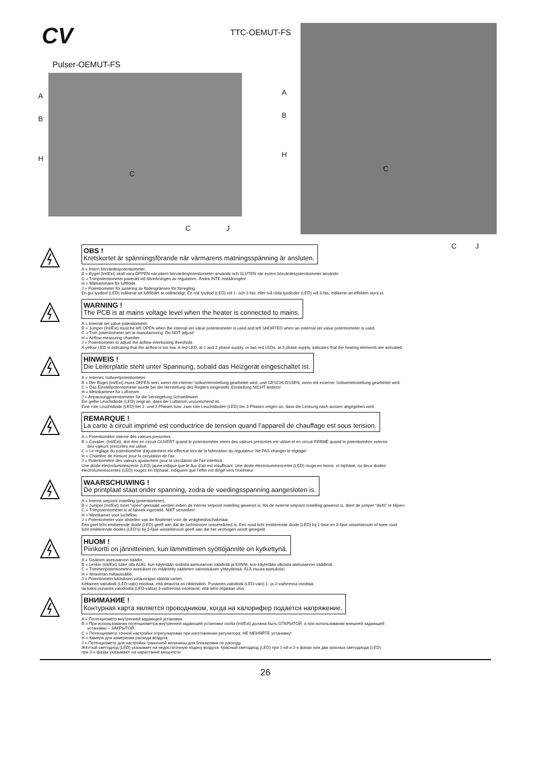CV
Pulser-OEMUT-FS
TTC-OEMUT-FS
A
B
H
C
C J
A
B
H
C
C J
OBS ! Kretskortet är spänningsförande när värmarens matningsspänning är ansluten.
A = Intern börvärdespotentiometer.
B = Bygel (Int/Ext) skall vara ÖPPEN när intern börvärdespotentiometer används och SLUTEN när extern börvärdespotentiometer används.
C = Trimpotentiometer justerad vid tillverkningen av regulatorn. Ändra INTE inställningen!
H = Mätkammare för luftflöde.
J = Potentiometer för justering av flödesgränsen för förregling.
En gul lysdiod (LED) indikerar att luftflödet är otillräckligt. En röd lysdiod (LED) vid 1- och 2-fas, eller två röda lysdioder (LED) vid 3-fas, indikerar att effekten styrs ut.
WARNING ! The PCB is at mains voltage level when the heater is connected to mains.
A = Internal set value potentiometer.
B = Jumper (Int/Ext) must be left OPEN when the internal set value potentiometer is used and left SHORTED when an external set value potentiometer is used.
C = Trim potentiometer set at manufactoring. Do NOT adjust!
H = Airflow measuring chamber.
J = Potentiometer to adjust the airflow interlocking threshold.
A yellow LED is indicating that the airflow is too low. A red LED, at 1 and 2 phase supply, or two red LEDs, at 3 phase supply, indicates that the heating elements are activated.
HINWEIS ! Die Leiterplatte steht unter Spannung, sobald das Heizgerät eingeschaltet ist.
A = Internes Sollwertpotentiometer.
B = Der Bügel (Int/Ext) muss OFFEN sein, wenn mit interner Sollwerteinstellung gearbeitet wird, und GESCHLOSSEN, wenn mit externer Sollwerteinstellung gearbeitet wird.
C = Das Einstellpotentiometer wurde bei der Herstellung des Reglers eingestellt. Einstellung NICHT ändern!
H = Messkammer für Luftstrom.
J = Anpassungpotentiometer für die Verriegelung Schwellewert.
Ein gelbe Leuchtdiode (LED) zeigt an, dass der Luftstrom unzureichend ist.
Eine rote Leuchtdiode (LED) bei 1- und 2 Phasen bzw. zwei rote Leuchtdioden (LED) bei 3-Phasen zeigen an, dass die Leistung nach aussen abgegeben wird.
REMARQUE ! La carte à circuit imprimé est conductrice de tension quand l’appareil de chauffage est sous tension.
A = Potentiomètre interne des valeurs prescrites.
B = Cavalier, (Int/Ext), doit être en circuit OUVERT quand le potentiomètre intern des valeurs prescrites est utilisé et en circuit FERMÉ quand le potentiomètre externe
des valeurs prescrites est utilisé.
C = Le réglage du potentiomètre d’ajustement est effectué lors de la fabrication du régulateur. Ne PAS changer le réglage!
H = Chambre de mesure pour la circulation de l’air.
J = Potentiomètre des valeurs ajustement pour la circulation de l’air interlock.
Une diode électroluminescente (LED) jaune indique que le flux d’air est insuffisant. Une diode électroluminescente (LED) rouge en mono- et biphasé, ou deux diodes
électroluminescentes (LED) rouges en triphasé, indiquent que l’effet est dirigé vers l’extérieur.
WAARSCHUWING ! De printplaat staat onder spanning, zodra de voedingsspanning aangesloten is.
A = Interne setpoint instelling (potentiometer).
B = Jumper (Int/Ext) moet “open” gemaakt worden indien de interne setpoint instelling gewenst is. Als de externe setpoint instelling gewenst is, dient de jumper “dicht” te blijven.
C = Trimpotentiometer is af fabriek ingesteld. NIET verstellen!
H = Meetkamer voor luchtflow.
J = Potentiometer voor afstellen van de flowlimiet voor de veiligheidsschakelaar.
Een geel licht emitterende diode (LED) geeft aan dat de luchtstroom ontoereikend is. Een rood licht emitterende diode (LED) bij 1-fase en 2-fase wisselstroom of twee rood
licht emitterende diodes (LED’s) bij 3-fase wisselstroom geeft aan dat het vermogen wordt geregeld.
HUOM ! Piirikortti on jännitteinen, kun lämmittimen syöttöjännite on kytkettynä.
A = Sisäinen asetusarvon säädin.
B = Lenkin (Int/Ext) tulee olla AUKI, kun käytetään sisäistä asetusarvon säädintä ja KIINNI, kun käytetään ulkoista asetusarvon säädintä.
C = Trimmeripotentiometrin asetukset on määritelty säätimen valmistuksen yhteydessä. ÄLÄ muuta asetuksia!
H = Ilmavirran mittaussäiliö.
J = Potentiometri lukituksen virtausrajan säätöä varten.
Keltainen valodiodi (LED-valo) osoittaa, että ilmavirta on riittämätön. Punainen valodiodi (LED-valo) 1- ja 2-vaiheessa osoittaa,
tai kaksi punaista valodiodia (LED-valoa) 3-vaiheessa osoittavat, että teho ohjataan ulos.
ВНИМАНИЕ ! Контурная карта является проводником, когда на калорифер подается напряжение.
A = Потенциометр внутренней задающей установки.
B = При использовании потенциометра внутренней задающей установки скоба (Int/Ext) должна быть ОТКРЫТОЙ, а при использовании внешней задающей
установки – ЗАКРЫТОЙ.
C = Потенциометр точной настройки отрегулирован при изготовлении регулятора. НЕ МЕНЯЙТЕ установку!
H = Камера для измерения расхода воздуха.
J = Потенциометр для настройки граничной величины для блокировки по расходу.
Жёлтый светодиод (LED) указывает на недостаточную подачу воздуха. Красный светодиод (LED) при 1-ой и 2-х фазах или два красных светодиода (LED)
при 3-х фазах указывают на нарастание мощности.
26